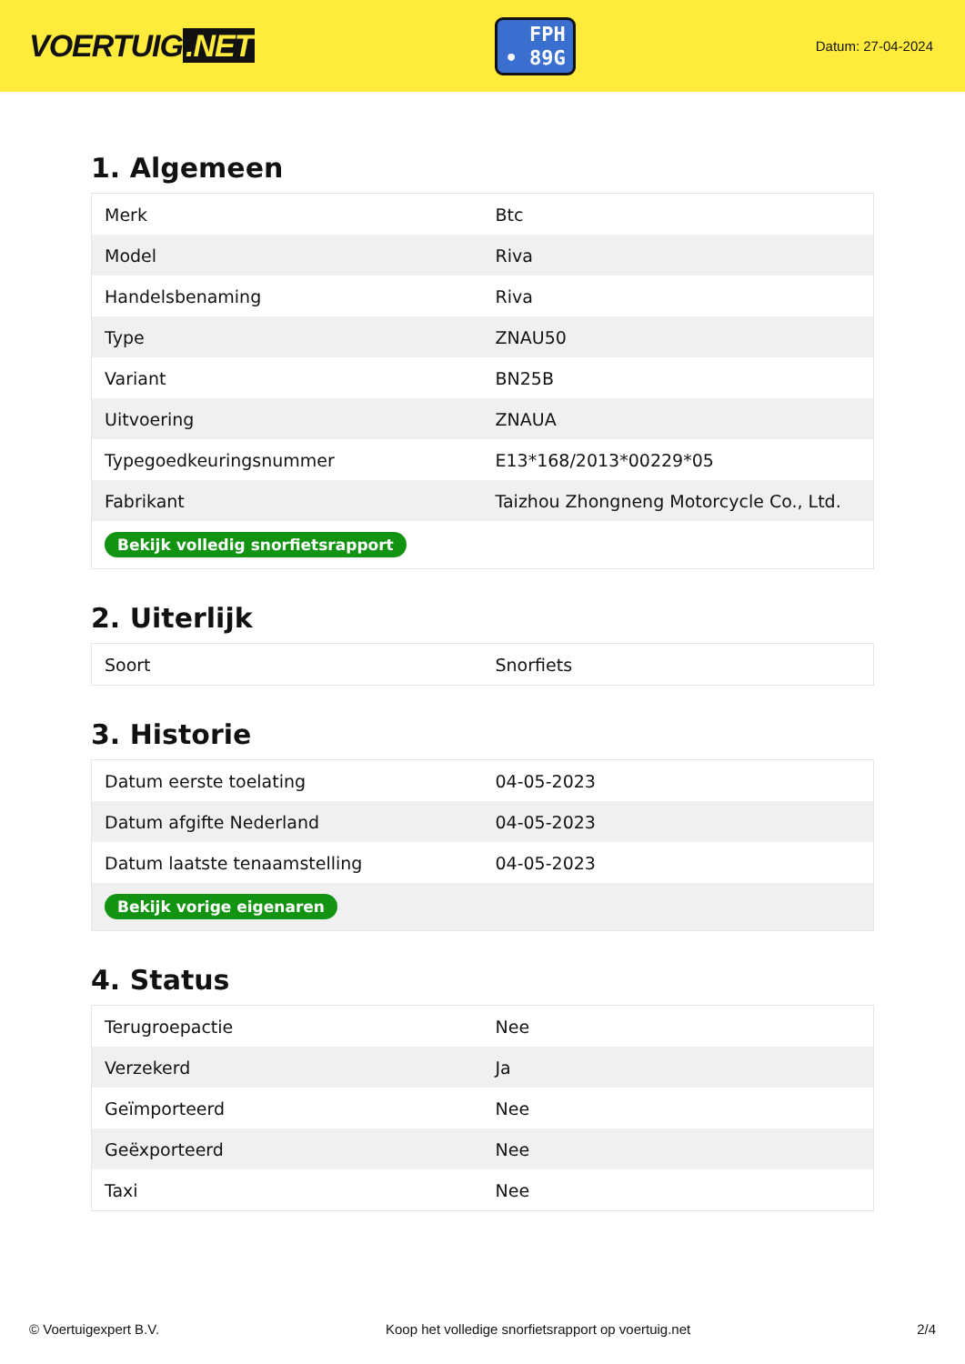VOERTUIG.NET
FPH
• 89G
Datum: 27-04-2024
1. Algemeen
| Merk | Btc |
| Model | Riva |
| Handelsbenaming | Riva |
| Type | ZNAU50 |
| Variant | BN25B |
| Uitvoering | ZNAUA |
| Typegoedkeuringsnummer | E13*168/2013*00229*05 |
| Fabrikant | Taizhou Zhongneng Motorcycle Co., Ltd. |
| Bekijk volledig snorfietsrapport | |
2. Uiterlijk
| Soort | Snorfiets |
3. Historie
| Datum eerste toelating | 04-05-2023 |
| Datum afgifte Nederland | 04-05-2023 |
| Datum laatste tenaamstelling | 04-05-2023 |
| Bekijk vorige eigenaren | |
4. Status
| Terugroepactie | Nee |
| Verzekerd | Ja |
| Geïmporteerd | Nee |
| Geëxporteerd | Nee |
| Taxi | Nee |
© Voertuigexpert B.V. Koop het volledige snorfietsrapport op voertuig.net 2/4